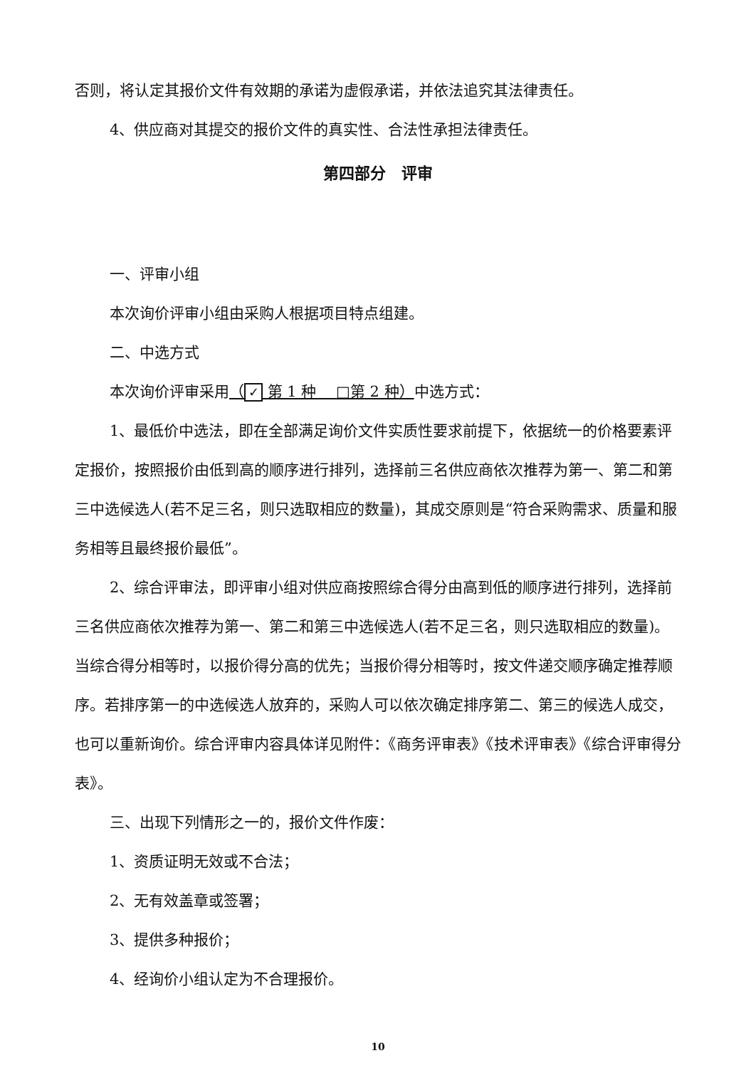否则，将认定其报价文件有效期的承诺为虚假承诺，并依法追究其法律责任。
4、供应商对其提交的报价文件的真实性、合法性承担法律责任。
第四部分　评审
一、评审小组
本次询价评审小组由采购人根据项目特点组建。
二、中选方式
本次询价评审采用（ ✓ 第 1 种　 □第 2 种）中选方式：
1、最低价中选法，即在全部满足询价文件实质性要求前提下，依据统一的价格要素评定报价，按照报价由低到高的顺序进行排列，选择前三名供应商依次推荐为第一、第二和第三中选候选人(若不足三名，则只选取相应的数量)，其成交原则是“符合采购需求、质量和服务相等且最终报价最低”。
2、综合评审法，即评审小组对供应商按照综合得分由高到低的顺序进行排列，选择前三名供应商依次推荐为第一、第二和第三中选候选人(若不足三名，则只选取相应的数量)。当综合得分相等时，以报价得分高的优先；当报价得分相等时，按文件递交顺序确定推荐顺序。若排序第一的中选候选人放弃的，采购人可以依次确定排序第二、第三的候选人成交，也可以重新询价。综合评审内容具体详见附件：《商务评审表》《技术评审表》《综合评审得分表》。
三、出现下列情形之一的，报价文件作废：
1、资质证明无效或不合法；
2、无有效盖章或签署；
3、提供多种报价；
4、经询价小组认定为不合理报价。
10